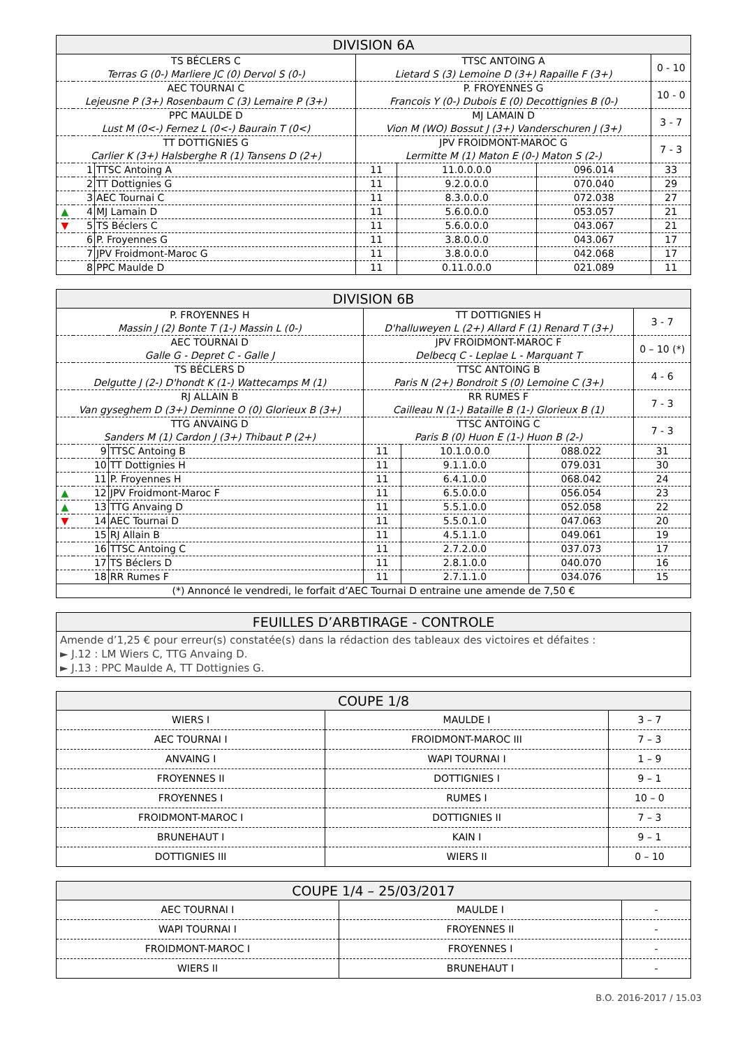| DIVISION 6A | | | | | | |
| --- | --- | --- | --- | --- | --- | --- |
| TS BÉCLERS C Terras G (0-) Marliere JC (0) Dervol S (0-) | | | TTSC ANTOING A Lietard S (3) Lemoine D (3+) Rapaille F (3+) | | | 0 - 10 |
| AEC TOURNAI C Lejeusne P (3+) Rosenbaum C (3) Lemaire P (3+) | | | P. FROYENNES G Francois Y (0-) Dubois E (0) Decottignies B (0-) | | | 10 - 0 |
| PPC MAULDE D Lust M (0<-) Fernez L (0<-) Baurain T (0<) | | | MJ LAMAIN D Vion M (WO) Bossut J (3+) Vanderschuren J (3+) | | | 3 - 7 |
| TT DOTTIGNIES G Carlier K (3+) Halsberghe R (1) Tansens D (2+) | | | JPV FROIDMONT-MAROC G Lermitte M (1) Maton E (0-) Maton S (2-) | | | 7 - 3 |
| | 1 | TTSC Antoing A | 11 | 11.0.0.0.0 | 096.014 | 33 |
| | 2 | TT Dottignies G | 11 | 9.2.0.0.0 | 070.040 | 29 |
| | 3 | AEC Tournai C | 11 | 8.3.0.0.0 | 072.038 | 27 |
| ▲ | 4 | MJ Lamain D | 11 | 5.6.0.0.0 | 053.057 | 21 |
| ▼ | 5 | TS Béclers C | 11 | 5.6.0.0.0 | 043.067 | 21 |
| | 6 | P. Froyennes G | 11 | 3.8.0.0.0 | 043.067 | 17 |
| | 7 | JPV Froidmont-Maroc G | 11 | 3.8.0.0.0 | 042.068 | 17 |
| | 8 | PPC Maulde D | 11 | 0.11.0.0.0 | 021.089 | 11 |
| DIVISION 6B | | | | | | |
| --- | --- | --- | --- | --- | --- | --- |
| P. FROYENNES H Massin J (2) Bonte T (1-) Massin L (0-) | | | TT DOTTIGNIES H D'halluweyen L (2+) Allard F (1) Renard T (3+) | | | 3 - 7 |
| AEC TOURNAI D Galle G - Depret C - Galle J | | | JPV FROIDMONT-MAROC F Delbecq C - Leplae L - Marquant T | | | 0 – 10 (*) |
| TS BÉCLERS D Delgutte J (2-) D'hondt K (1-) Wattecamps M (1) | | | TTSC ANTOING B Paris N (2+) Bondroit S (0) Lemoine C (3+) | | | 4 - 6 |
| RJ ALLAIN B Van gyseghem D (3+) Deminne O (0) Glorieux B (3+) | | | RR RUMES F Cailleau N (1-) Bataille B (1-) Glorieux B (1) | | | 7 - 3 |
| TTG ANVAING D Sanders M (1) Cardon J (3+) Thibaut P (2+) | | | TTSC ANTOING C Paris B (0) Huon E (1-) Huon B (2-) | | | 7 - 3 |
| | 9 | TTSC Antoing B | 11 | 10.1.0.0.0 | 088.022 | 31 |
| | 10 | TT Dottignies H | 11 | 9.1.1.0.0 | 079.031 | 30 |
| | 11 | P. Froyennes H | 11 | 6.4.1.0.0 | 068.042 | 24 |
| ▲ | 12 | JPV Froidmont-Maroc F | 11 | 6.5.0.0.0 | 056.054 | 23 |
| ▲ | 13 | TTG Anvaing D | 11 | 5.5.1.0.0 | 052.058 | 22 |
| ▼ | 14 | AEC Tournai D | 11 | 5.5.0.1.0 | 047.063 | 20 |
| | 15 | RJ Allain B | 11 | 4.5.1.1.0 | 049.061 | 19 |
| | 16 | TTSC Antoing C | 11 | 2.7.2.0.0 | 037.073 | 17 |
| | 17 | TS Béclers D | 11 | 2.8.1.0.0 | 040.070 | 16 |
| | 18 | RR Rumes F | 11 | 2.7.1.1.0 | 034.076 | 15 |
| (*) Annoncé le vendredi, le forfait d’AEC Tournai D entraine une amende de 7,50 € | | | | | | |
| FEUILLES D’ARBTIRAGE - CONTROLE |
| --- |
| Amende d’1,25 € pour erreur(s) constatée(s) dans la rédaction des tableaux des victoires et défaites : ► J.12 : LM Wiers C, TTG Anvaing D. ► J.13 : PPC Maulde A, TT Dottignies G. |
| COUPE 1/8 | | |
| --- | --- | --- |
| WIERS I | MAULDE I | 3 – 7 |
| AEC TOURNAI I | FROIDMONT-MAROC III | 7 – 3 |
| ANVAING I | WAPI TOURNAI I | 1 – 9 |
| FROYENNES II | DOTTIGNIES I | 9 – 1 |
| FROYENNES I | RUMES I | 10 – 0 |
| FROIDMONT-MAROC I | DOTTIGNIES II | 7 – 3 |
| BRUNEHAUT I | KAIN I | 9 – 1 |
| DOTTIGNIES III | WIERS II | 0 – 10 |
| COUPE 1/4 – 25/03/2017 | | |
| --- | --- | --- |
| AEC TOURNAI I | MAULDE I | - |
| WAPI TOURNAI I | FROYENNES II | - |
| FROIDMONT-MAROC I | FROYENNES I | - |
| WIERS II | BRUNEHAUT I | - |
B.O. 2016-2017 / 15.03